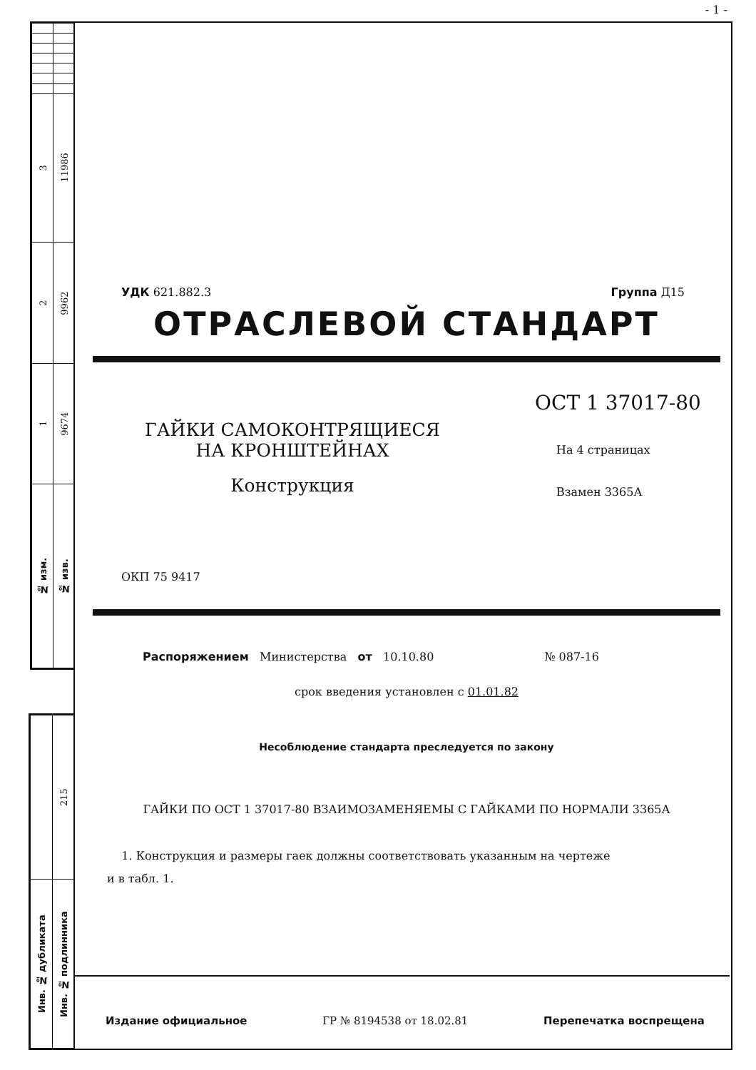- 1 -
| 3 | 11986 |
| 2 | 9962 |
| 1 | 9674 |
| № изм. | № изв. |
| | 215 |
| Инв. № дубликата | Инв. № подлинника |
УДК 621.882.3 Группа Д15
ОТРАСЛЕВОЙ СТАНДАРТ
ГАЙКИ САМОКОНТРЯЩИЕСЯ
НА КРОНШТЕЙНАХ
Конструкция
ОСТ 1 37017-80
На 4 страницах
Взамен 3365А
ОКП 75 9417
Распоряжением Министерства от 10.10.80 № 087-16
срок введения установлен с 01.01.82
Несоблюдение стандарта преследуется по закону
ГАЙКИ ПО ОСТ 1 37017-80 ВЗАИМОЗАМЕНЯЕМЫ С ГАЙКАМИ ПО НОРМАЛИ 3365А
1. Конструкция и размеры гаек должны соответствовать указанным на чертеже
и в табл. 1.
Издание официальное ГР № 8194538 от 18.02.81 Перепечатка воспрещена